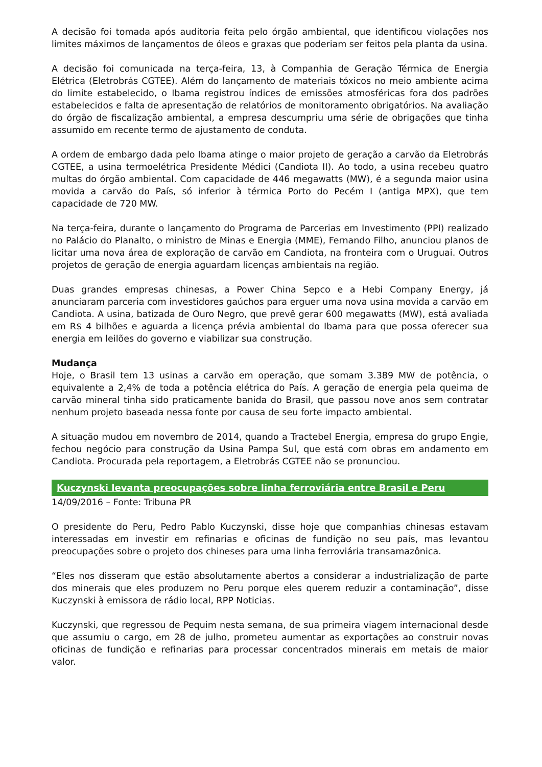A decisão foi tomada após auditoria feita pelo órgão ambiental, que identificou violações nos limites máximos de lançamentos de óleos e graxas que poderiam ser feitos pela planta da usina.
A decisão foi comunicada na terça-feira, 13, à Companhia de Geração Térmica de Energia Elétrica (Eletrobrás CGTEE). Além do lançamento de materiais tóxicos no meio ambiente acima do limite estabelecido, o Ibama registrou índices de emissões atmosféricas fora dos padrões estabelecidos e falta de apresentação de relatórios de monitoramento obrigatórios. Na avaliação do órgão de fiscalização ambiental, a empresa descumpriu uma série de obrigações que tinha assumido em recente termo de ajustamento de conduta.
A ordem de embargo dada pelo Ibama atinge o maior projeto de geração a carvão da Eletrobrás CGTEE, a usina termoelétrica Presidente Médici (Candiota II). Ao todo, a usina recebeu quatro multas do órgão ambiental. Com capacidade de 446 megawatts (MW), é a segunda maior usina movida a carvão do País, só inferior à térmica Porto do Pecém I (antiga MPX), que tem capacidade de 720 MW.
Na terça-feira, durante o lançamento do Programa de Parcerias em Investimento (PPI) realizado no Palácio do Planalto, o ministro de Minas e Energia (MME), Fernando Filho, anunciou planos de licitar uma nova área de exploração de carvão em Candiota, na fronteira com o Uruguai. Outros projetos de geração de energia aguardam licenças ambientais na região.
Duas grandes empresas chinesas, a Power China Sepco e a Hebi Company Energy, já anunciaram parceria com investidores gaúchos para erguer uma nova usina movida a carvão em Candiota. A usina, batizada de Ouro Negro, que prevê gerar 600 megawatts (MW), está avaliada em R$ 4 bilhões e aguarda a licença prévia ambiental do Ibama para que possa oferecer sua energia em leilões do governo e viabilizar sua construção.
Mudança
Hoje, o Brasil tem 13 usinas a carvão em operação, que somam 3.389 MW de potência, o equivalente a 2,4% de toda a potência elétrica do País. A geração de energia pela queima de carvão mineral tinha sido praticamente banida do Brasil, que passou nove anos sem contratar nenhum projeto baseada nessa fonte por causa de seu forte impacto ambiental.
A situação mudou em novembro de 2014, quando a Tractebel Energia, empresa do grupo Engie, fechou negócio para construção da Usina Pampa Sul, que está com obras em andamento em Candiota. Procurada pela reportagem, a Eletrobrás CGTEE não se pronunciou.
Kuczynski levanta preocupações sobre linha ferroviária entre Brasil e Peru
14/09/2016 – Fonte: Tribuna PR
O presidente do Peru, Pedro Pablo Kuczynski, disse hoje que companhias chinesas estavam interessadas em investir em refinarias e oficinas de fundição no seu país, mas levantou preocupações sobre o projeto dos chineses para uma linha ferroviária transamazônica.
“Eles nos disseram que estão absolutamente abertos a considerar a industrialização de parte dos minerais que eles produzem no Peru porque eles querem reduzir a contaminação”, disse Kuczynski à emissora de rádio local, RPP Noticias.
Kuczynski, que regressou de Pequim nesta semana, de sua primeira viagem internacional desde que assumiu o cargo, em 28 de julho, prometeu aumentar as exportações ao construir novas oficinas de fundição e refinarias para processar concentrados minerais em metais de maior valor.